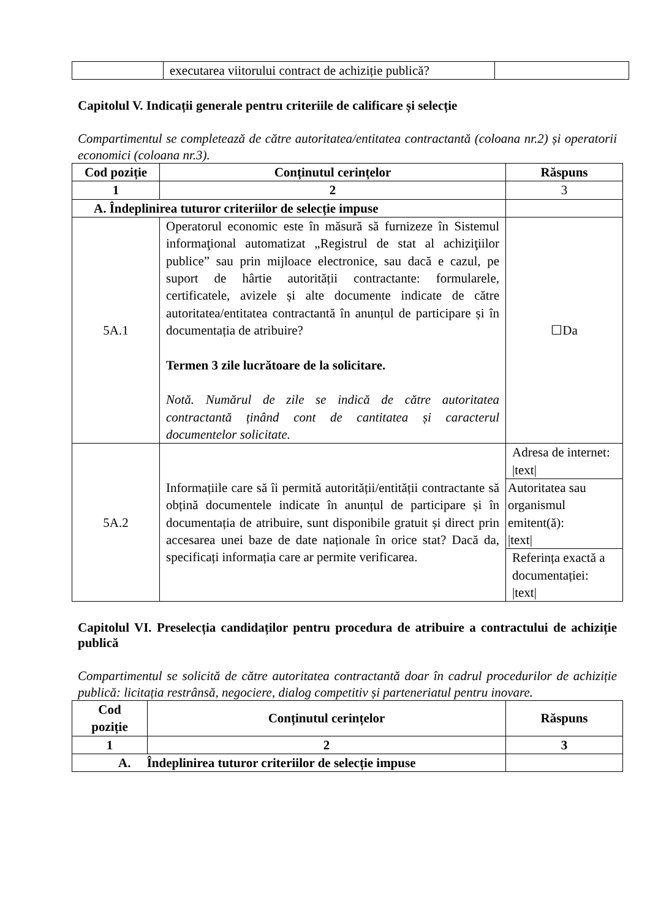| | executarea viitorului contract de achiziție publică? | |
Capitolul V. Indicații generale pentru criteriile de calificare și selecție
Compartimentul se completează de către autoritatea/entitatea contractantă (coloana nr.2) și operatorii economici (coloana nr.3).
| Cod poziție | Conținutul cerințelor | Răspuns |
| --- | --- | --- |
| 1 | 2 | 3 |
| A. Îndeplinirea tuturor criteriilor de selecție impuse | | |
| 5A.1 | Operatorul economic este în măsură să furnizeze în Sistemul informaţional automatizat „Registrul de stat al achiziţiilor publice” sau prin mijloace electronice, sau dacă e cazul, pe suport de hârtie autorității contractante: formularele, certificatele, avizele și alte documente indicate de către autoritatea/entitatea contractantă în anunțul de participare și în documentația de atribuire? Termen 3 zile lucrătoare de la solicitare. Notă. Numărul de zile se indică de către autoritatea contractantă ținând cont de cantitatea și caracterul documentelor solicitate. | ☐Da |
| 5A.2 | Informațiile care să îi permită autorității/entității contractante să obțină documentele indicate în anunțul de participare și în documentația de atribuire, sunt disponibile gratuit și direct prin accesarea unei baze de date naționale în orice stat? Dacă da, specificați informația care ar permite verificarea. | Adresa de internet: /text/ |
| | | Autoritatea sau organismul emitent(ă): /text/ |
| | | Referința exactă a documentației: /text/ |
Capitolul VI. Preselecția candidaților pentru procedura de atribuire a contractului de achiziție publică
Compartimentul se solicită de către autoritatea contractantă doar în cadrul procedurilor de achiziție publică: licitația restrânsă, negociere, dialog competitiv și parteneriatul pentru inovare.
| Cod poziție | Conținutul cerințelor | Răspuns |
| --- | --- | --- |
| 1 | 2 | 3 |
| A. Îndeplinirea tuturor criteriilor de selecție impuse | | |